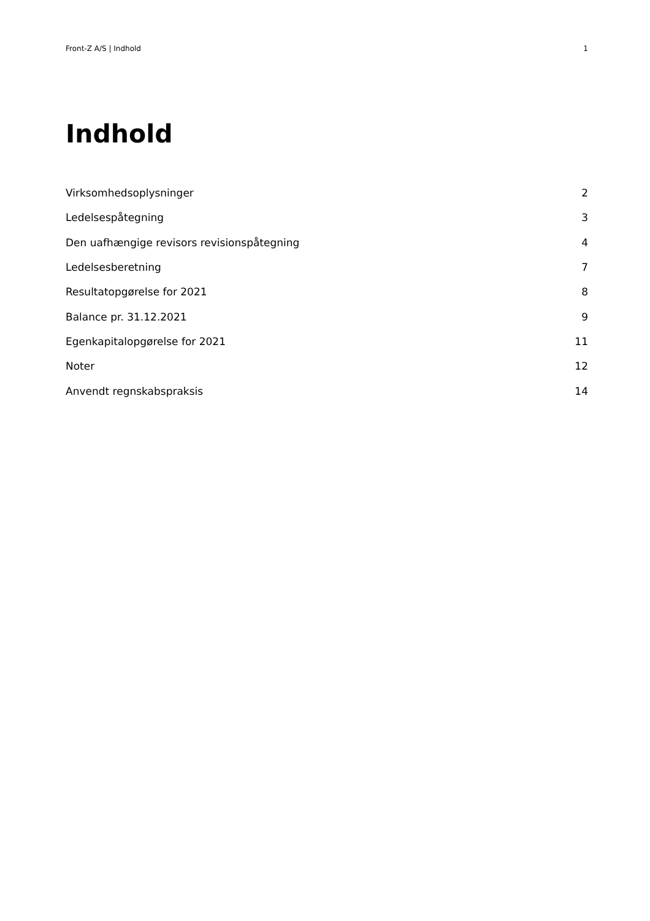Front-Z A/S | Indhold 1
Indhold
Virksomhedsoplysninger 2
Ledelsespåtegning 3
Den uafhængige revisors revisionspåtegning 4
Ledelsesberetning 7
Resultatopgørelse for 2021 8
Balance pr. 31.12.2021 9
Egenkapitalopgørelse for 2021 11
Noter 12
Anvendt regnskabspraksis 14